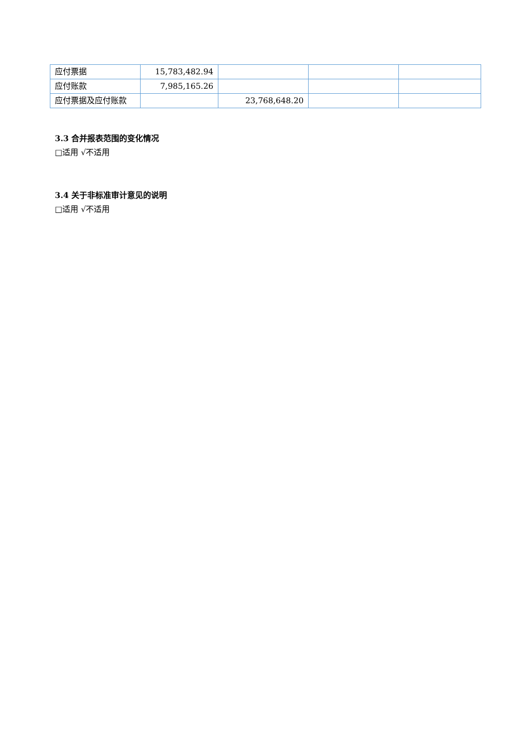| 应付票据 | 15,783,482.94 | | | |
| 应付账款 | 7,985,165.26 | | | |
| 应付票据及应付账款 | | 23,768,648.20 | | |
3.3 合并报表范围的变化情况
□适用 √不适用
3.4 关于非标准审计意见的说明
□适用 √不适用